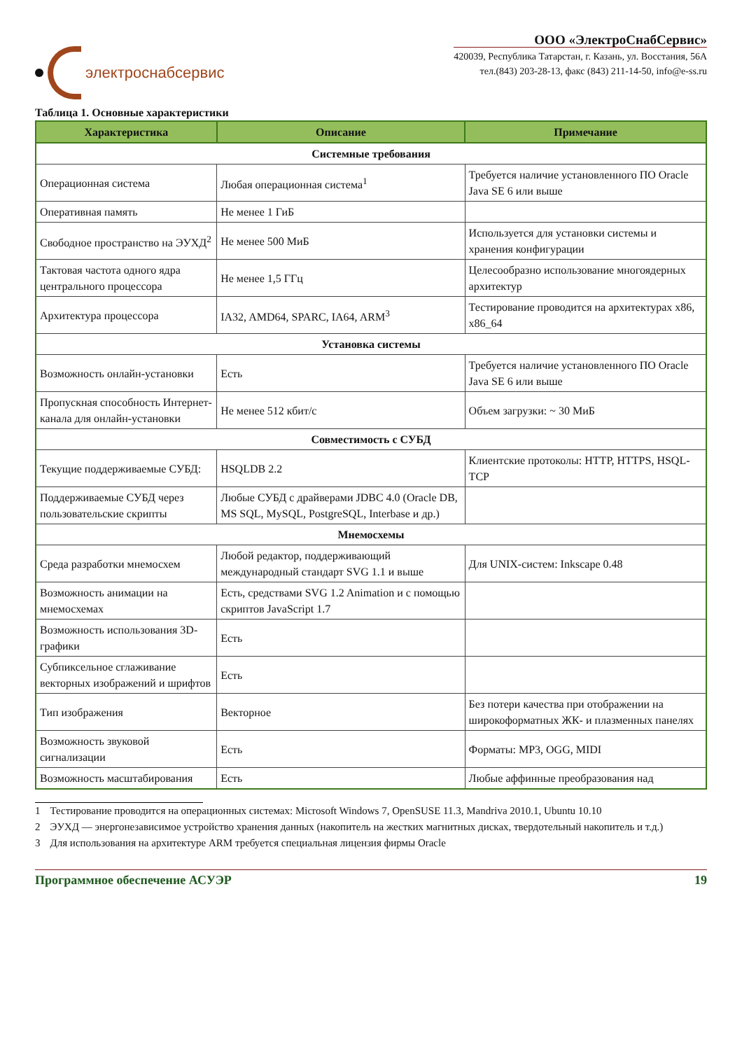электроснабсервис
ООО «ЭлектроСнабСервис»
420039, Республика Татарстан, г. Казань, ул. Восстания, 56А
тел.(843) 203-28-13, факс (843) 211-14-50, info@e-ss.ru
Таблица 1. Основные характеристики
| Характеристика | Описание | Примечание |
| --- | --- | --- |
| Системные требования | | |
| Операционная система | Любая операционная система<sup>1</sup> | Требуется наличие установленного ПО Oracle Java SE 6 или выше |
| Оперативная память | Не менее 1 ГиБ | |
| Свободное пространство на ЭУХД<sup>2</sup> | Не менее 500 МиБ | Используется для установки системы и хранения конфигурации |
| Тактовая частота одного ядра центрального процессора | Не менее 1,5 ГГц | Целесообразно использование многоядерных архитектур |
| Архитектура процессора | IA32, AMD64, SPARC, IA64, ARM<sup>3</sup> | Тестирование проводится на архитектурах x86, x86_64 |
| Установка системы | | |
| Возможность онлайн-установки | Есть | Требуется наличие установленного ПО Oracle Java SE 6 или выше |
| Пропускная способность Интернет-канала для онлайн-установки | Не менее 512 кбит/с | Объем загрузки: ~ 30 МиБ |
| Совместимость с СУБД | | |
| Текущие поддерживаемые СУБД: | HSQLDB 2.2 | Клиентские протоколы: HTTP, HTTPS, HSQL-TCP |
| Поддерживаемые СУБД через пользовательские скрипты | Любые СУБД с драйверами JDBC 4.0 (Oracle DB, MS SQL, MySQL, PostgreSQL, Interbase и др.) | |
| Мнемосхемы | | |
| Среда разработки мнемосхем | Любой редактор, поддерживающий международный стандарт SVG 1.1 и выше | Для UNIX-систем: Inkscape 0.48 |
| Возможность анимации на мнемосхемах | Есть, средствами SVG 1.2 Animation и с помощью скриптов JavaScript 1.7 | |
| Возможность использования 3D-графики | Есть | |
| Субпиксельное сглаживание векторных изображений и шрифтов | Есть | |
| Тип изображения | Векторное | Без потери качества при отображении на широкоформатных ЖК- и плазменных панелях |
| Возможность звуковой сигнализации | Есть | Форматы: MP3, OGG, MIDI |
| Возможность масштабирования | Есть | Любые аффинные преобразования над |
1 Тестирование проводится на операционных системах: Microsoft Windows 7, OpenSUSE 11.3, Mandriva 2010.1, Ubuntu 10.10
2 ЭУХД — энергонезависимое устройство хранения данных (накопитель на жестких магнитных дисках, твердотельный накопитель и т.д.)
3 Для использования на архитектуре ARM требуется специальная лицензия фирмы Oracle
Программное обеспечение АСУЭР 19